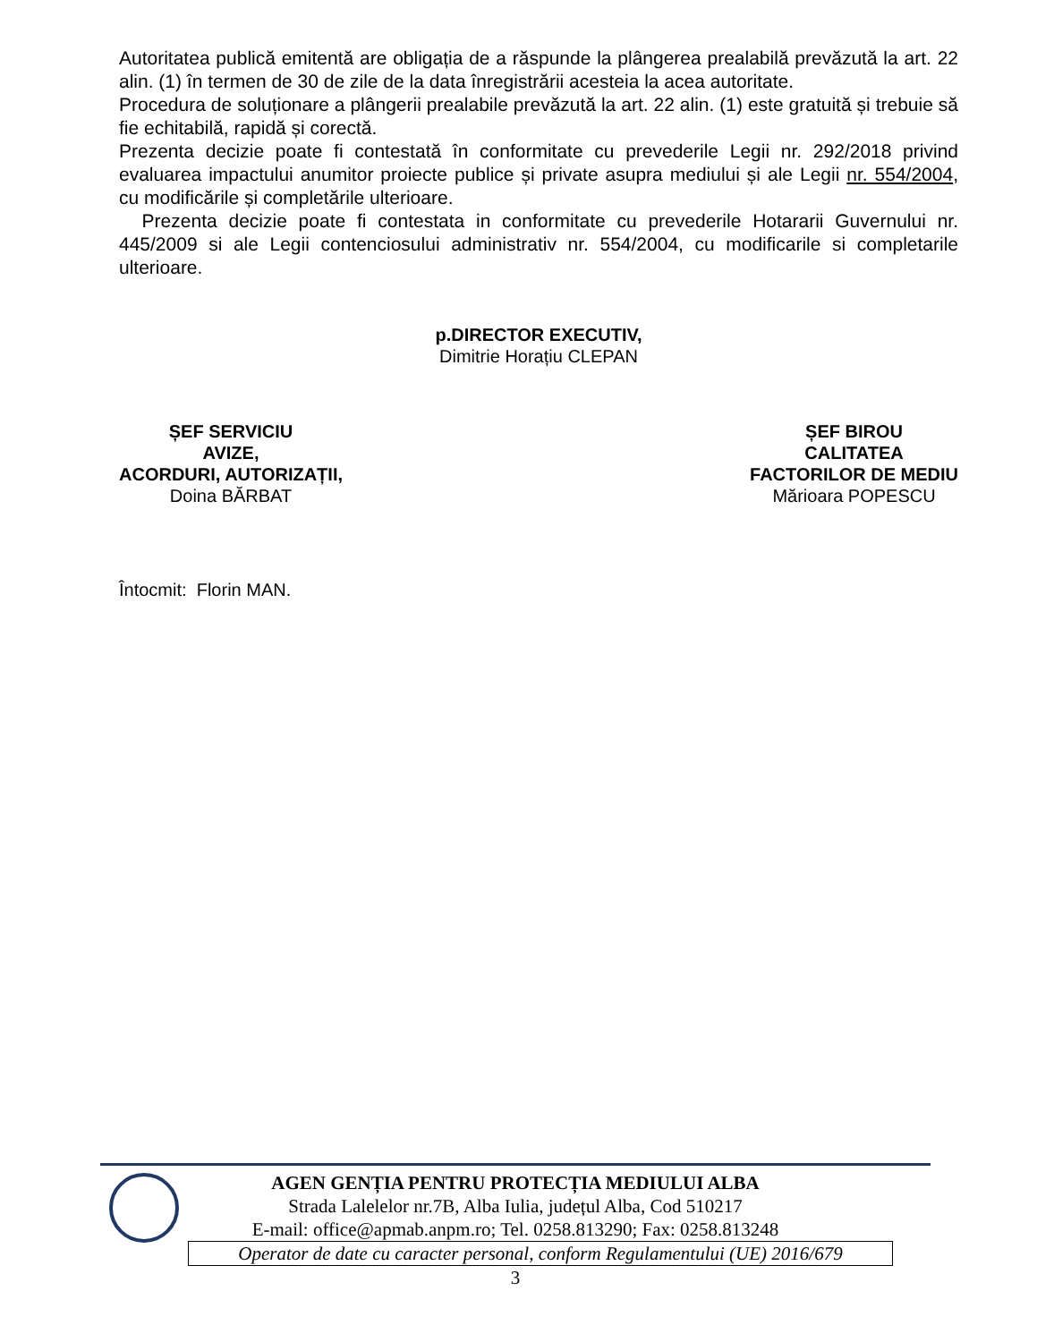Autoritatea publică emitentă are obligația de a răspunde la plângerea prealabilă prevăzută la art. 22 alin. (1) în termen de 30 de zile de la data înregistrării acesteia la acea autoritate.
Procedura de soluționare a plângerii prealabile prevăzută la art. 22 alin. (1) este gratuită și trebuie să fie echitabilă, rapidă și corectă.
Prezenta decizie poate fi contestată în conformitate cu prevederile Legii nr. 292/2018 privind evaluarea impactului anumitor proiecte publice și private asupra mediului și ale Legii nr. 554/2004, cu modificările și completările ulterioare.
Prezenta decizie poate fi contestata in conformitate cu prevederile Hotararii Guvernului nr. 445/2009 si ale Legii contenciosului administrativ nr. 554/2004, cu modificarile si completarile ulterioare.
p.DIRECTOR EXECUTIV,
Dimitrie Horațiu CLEPAN
ȘEF SERVICIU
AVIZE,
ACORDURI, AUTORIZAȚII,
Doina BĂRBAT
ȘEF BIROU
CALITATEA
FACTORILOR DE MEDIU
Mărioara POPESCU
Întocmit: Florin MAN.
AGEN GENȚIA PENTRU PROTECȚIA MEDIULUI ALBA
Strada Lalelelor nr.7B, Alba Iulia, județul Alba, Cod 510217
E-mail: office@apmab.anpm.ro; Tel. 0258.813290; Fax: 0258.813248
Operator de date cu caracter personal, conform Regulamentului (UE) 2016/679
3